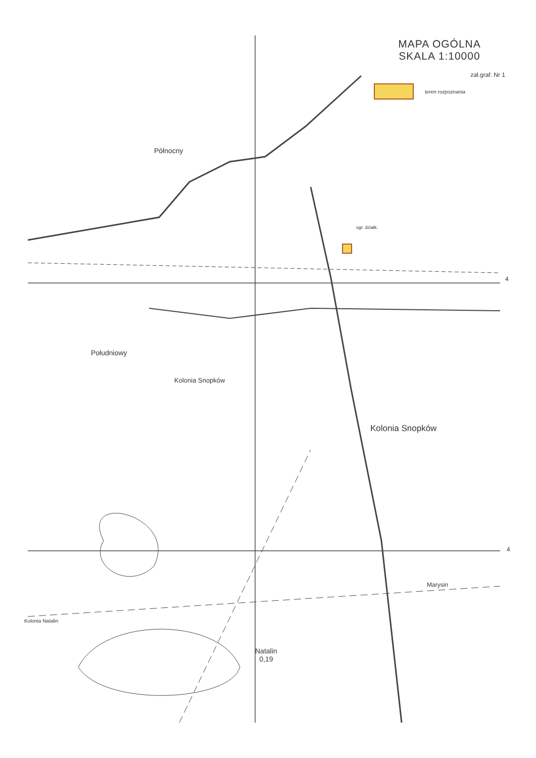MAPA OGÓLNA
SKALA 1:10000
zał.graf. Nr 1
teren rozpoznania
Północny
Południowy
Kolonia Snopków
Kolonia Snopków
Marysin
Kolonia Natalin
Natalin
0,19
ogr. działk.
4
4